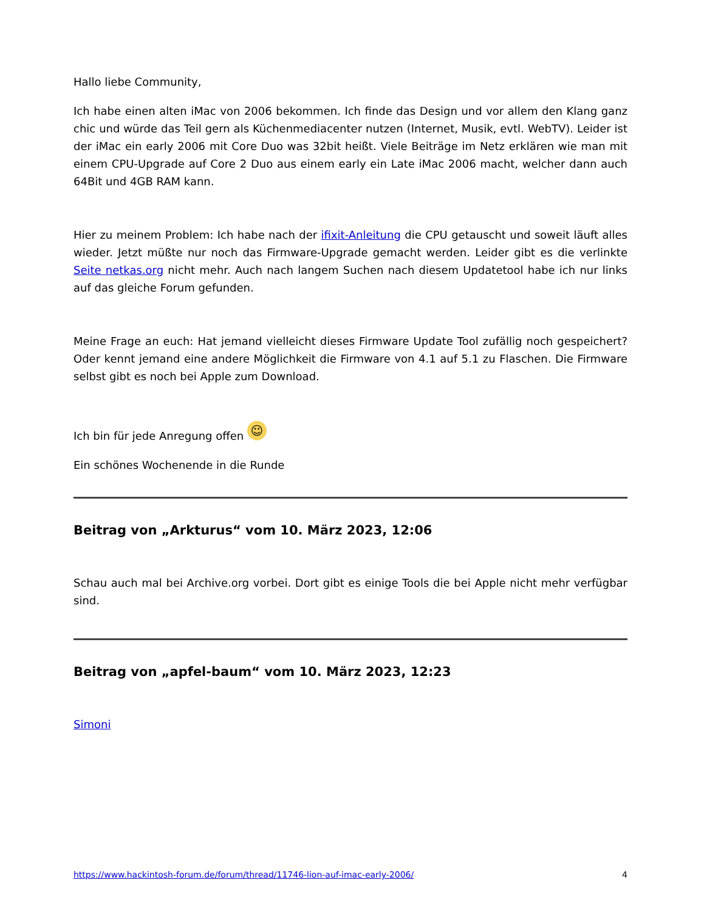Hallo liebe Community,
Ich habe einen alten iMac von 2006 bekommen. Ich finde das Design und vor allem den Klang ganz chic und würde das Teil gern als Küchenmediacenter nutzen (Internet, Musik, evtl. WebTV). Leider ist der iMac ein early 2006 mit Core Duo was 32bit heißt. Viele Beiträge im Netz erklären wie man mit einem CPU-Upgrade auf Core 2 Duo aus einem early ein Late iMac 2006 macht, welcher dann auch 64Bit und 4GB RAM kann.
Hier zu meinem Problem: Ich habe nach der ifixit-Anleitung die CPU getauscht und soweit läuft alles wieder. Jetzt müßte nur noch das Firmware-Upgrade gemacht werden. Leider gibt es die verlinkte Seite netkas.org nicht mehr. Auch nach langem Suchen nach diesem Updatetool habe ich nur links auf das gleiche Forum gefunden.
Meine Frage an euch: Hat jemand vielleicht dieses Firmware Update Tool zufällig noch gespeichert? Oder kennt jemand eine andere Möglichkeit die Firmware von 4.1 auf 5.1 zu Flaschen. Die Firmware selbst gibt es noch bei Apple zum Download.
Ich bin für jede Anregung offen ☺
Ein schönes Wochenende in die Runde
Beitrag von „Arkturus“ vom 10. März 2023, 12:06
Schau auch mal bei Archive.org vorbei. Dort gibt es einige Tools die bei Apple nicht mehr verfügbar sind.
Beitrag von „apfel-baum“ vom 10. März 2023, 12:23
Simoni
https://www.hackintosh-forum.de/forum/thread/11746-lion-auf-imac-early-2006/ 4